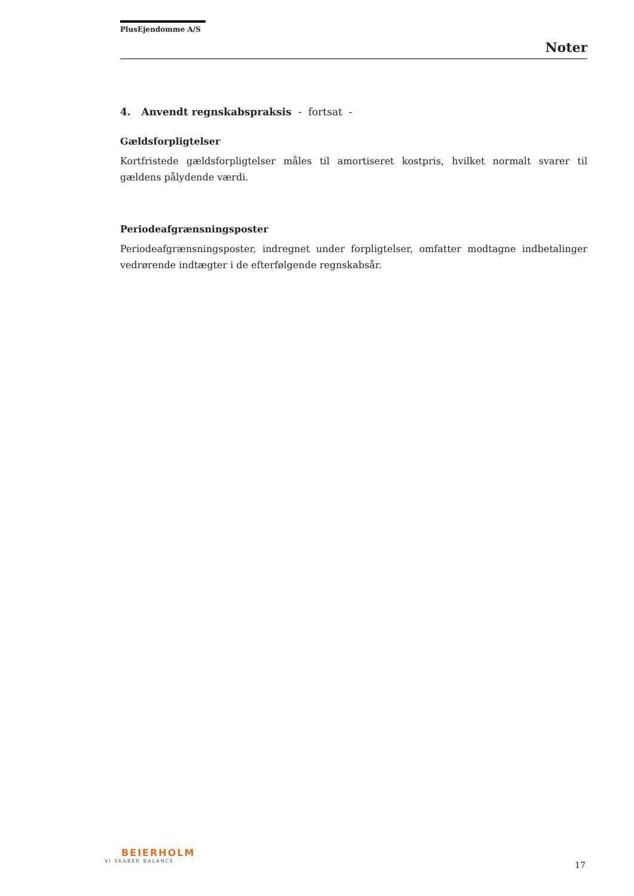PlusEjendomme A/S
Noter
4. Anvendt regnskabspraksis - fortsat -
Gældsforpligtelser
Kortfristede gældsforpligtelser måles til amortiseret kostpris, hvilket normalt svarer til gældens pålydende værdi.
Periodeafgrænsningsposter
Periodeafgrænsningsposter, indregnet under forpligtelser, omfatter modtagne indbetalinger vedrørende indtægter i de efterfølgende regnskabsår.
BEIERHOLM
VI SKABER BALANCE
17